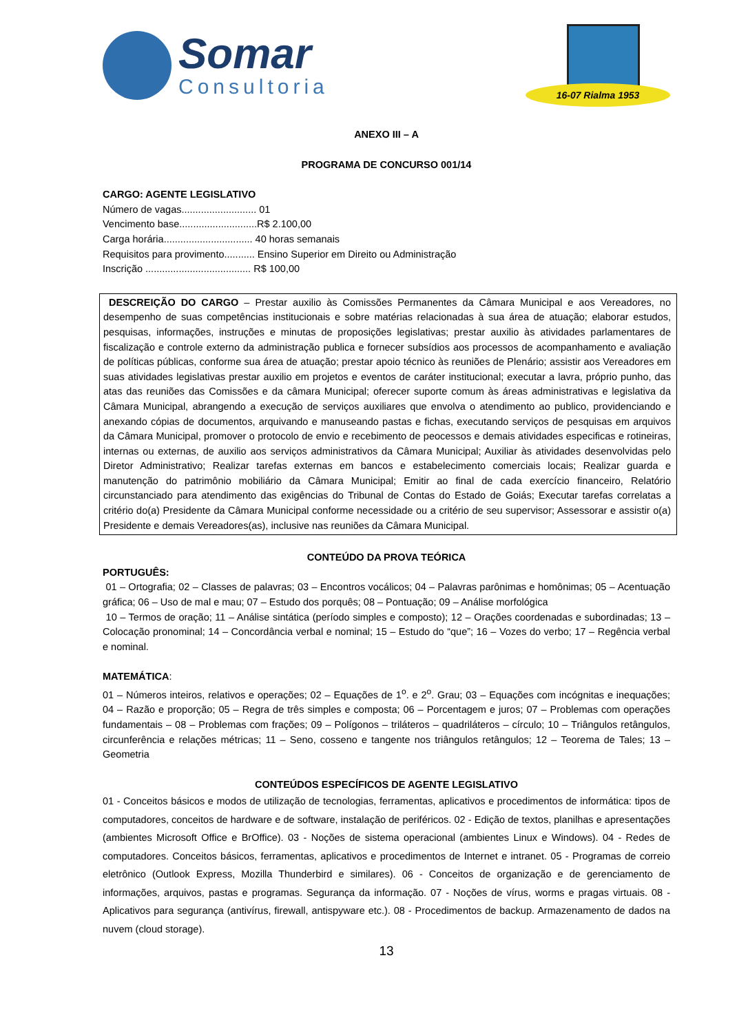Somar
Consultoria
16-07 Rialma 1953
ANEXO III – A
PROGRAMA DE CONCURSO 001/14
CARGO: AGENTE LEGISLATIVO
Número de vagas........................... 01
Vencimento base............................R$ 2.100,00
Carga horária................................ 40 horas semanais
Requisitos para provimento........... Ensino Superior em Direito ou Administração
Inscrição ...................................... R$ 100,00
DESCREIÇÃO DO CARGO – Prestar auxilio às Comissões Permanentes da Câmara Municipal e aos Vereadores, no desempenho de suas competências institucionais e sobre matérias relacionadas à sua área de atuação; elaborar estudos, pesquisas, informações, instruções e minutas de proposições legislativas; prestar auxilio às atividades parlamentares de fiscalização e controle externo da administração publica e fornecer subsídios aos processos de acompanhamento e avaliação de políticas públicas, conforme sua área de atuação; prestar apoio técnico às reuniões de Plenário; assistir aos Vereadores em suas atividades legislativas prestar auxilio em projetos e eventos de caráter institucional; executar a lavra, próprio punho, das atas das reuniões das Comissões e da câmara Municipal; oferecer suporte comum às áreas administrativas e legislativa da Câmara Municipal, abrangendo a execução de serviços auxiliares que envolva o atendimento ao publico, providenciando e anexando cópias de documentos, arquivando e manuseando pastas e fichas, executando serviços de pesquisas em arquivos da Câmara Municipal, promover o protocolo de envio e recebimento de peocessos e demais atividades especificas e rotineiras, internas ou externas, de auxilio aos serviços administrativos da Câmara Municipal; Auxiliar às atividades desenvolvidas pelo Diretor Administrativo; Realizar tarefas externas em bancos e estabelecimento comerciais locais; Realizar guarda e manutenção do patrimônio mobiliário da Câmara Municipal; Emitir ao final de cada exercício financeiro, Relatório circunstanciado para atendimento das exigências do Tribunal de Contas do Estado de Goiás; Executar tarefas correlatas a critério do(a) Presidente da Câmara Municipal conforme necessidade ou a critério de seu supervisor; Assessorar e assistir o(a) Presidente e demais Vereadores(as), inclusive nas reuniões da Câmara Municipal.
CONTEÚDO DA PROVA TEÓRICA
PORTUGUÊS:
01 – Ortografia; 02 – Classes de palavras; 03 – Encontros vocálicos; 04 – Palavras parônimas e homônimas; 05 – Acentuação gráfica; 06 – Uso de mal e mau; 07 – Estudo dos porquês; 08 – Pontuação; 09 – Análise morfológica
10 – Termos de oração; 11 – Análise sintática (período simples e composto); 12 – Orações coordenadas e subordinadas; 13 – Colocação pronominal; 14 – Concordância verbal e nominal; 15 – Estudo do “que”; 16 – Vozes do verbo; 17 – Regência verbal e nominal.
MATEMÁTICA:
01 – Números inteiros, relativos e operações; 02 – Equações de 1<sup>o</sup>. e 2<sup>o</sup>. Grau; 03 – Equações com incógnitas e inequações; 04 – Razão e proporção; 05 – Regra de três simples e composta; 06 – Porcentagem e juros; 07 – Problemas com operações fundamentais – 08 – Problemas com frações; 09 – Polígonos – triláteros – quadriláteros – círculo; 10 – Triângulos retângulos, circunferência e relações métricas; 11 – Seno, cosseno e tangente nos triângulos retângulos; 12 – Teorema de Tales; 13 – Geometria
CONTEÚDOS ESPECÍFICOS DE AGENTE LEGISLATIVO
01 - Conceitos básicos e modos de utilização de tecnologias, ferramentas, aplicativos e procedimentos de informática: tipos de computadores, conceitos de hardware e de software, instalação de periféricos. 02 - Edição de textos, planilhas e apresentações (ambientes Microsoft Office e BrOffice). 03 - Noções de sistema operacional (ambientes Linux e Windows). 04 - Redes de computadores. Conceitos básicos, ferramentas, aplicativos e procedimentos de Internet e intranet. 05 - Programas de correio eletrônico (Outlook Express, Mozilla Thunderbird e similares). 06 - Conceitos de organização e de gerenciamento de informações, arquivos, pastas e programas. Segurança da informação. 07 - Noções de vírus, worms e pragas virtuais. 08 - Aplicativos para segurança (antivírus, firewall, antispyware etc.). 08 - Procedimentos de backup. Armazenamento de dados na nuvem (cloud storage).
13